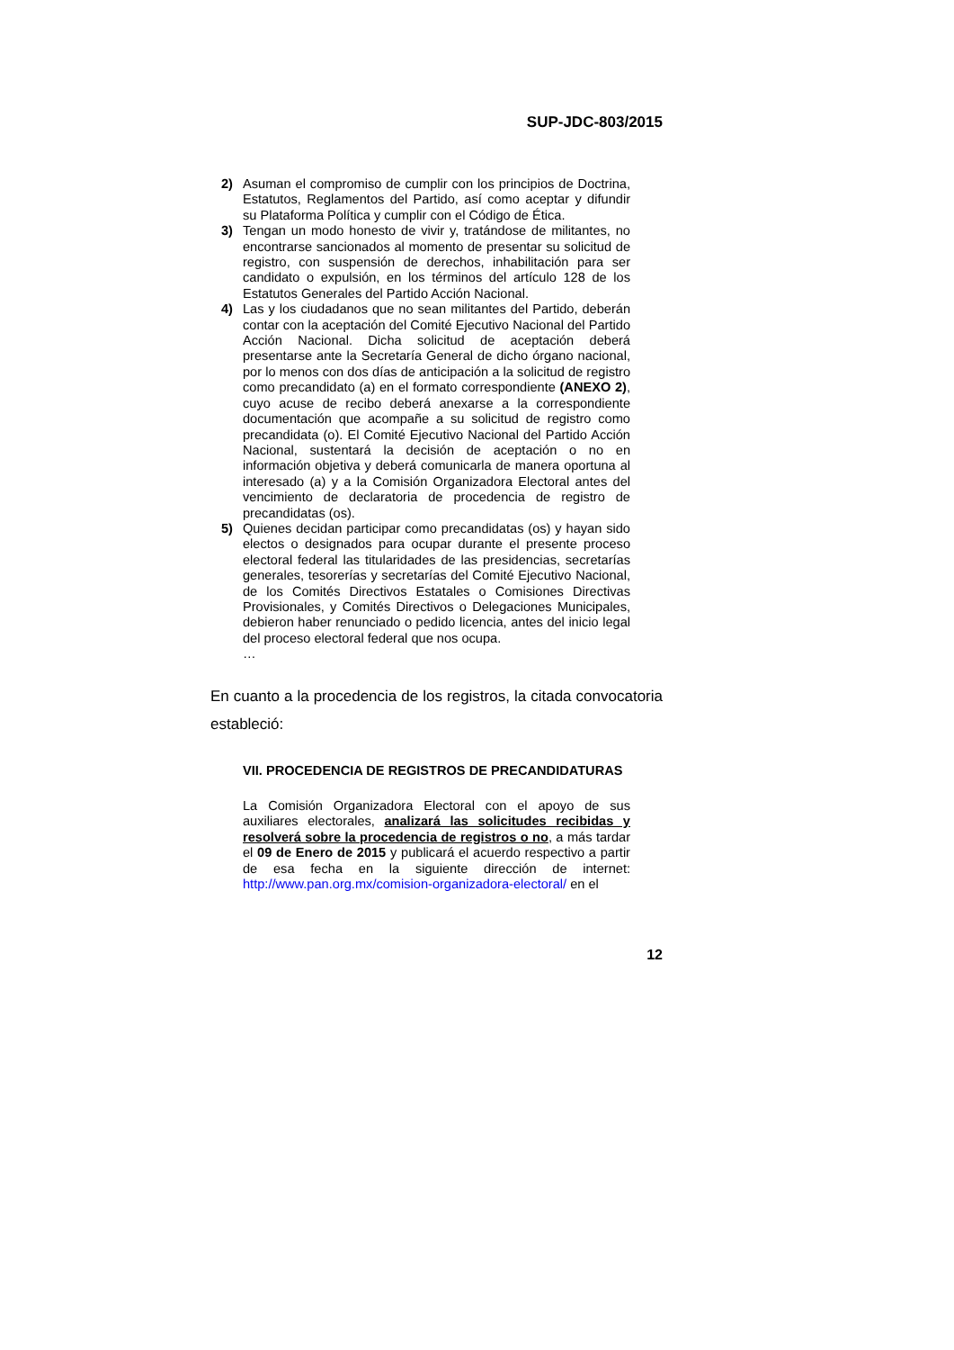SUP-JDC-803/2015
2) Asuman el compromiso de cumplir con los principios de Doctrina, Estatutos, Reglamentos del Partido, así como aceptar y difundir su Plataforma Política y cumplir con el Código de Ética.
3) Tengan un modo honesto de vivir y, tratándose de militantes, no encontrarse sancionados al momento de presentar su solicitud de registro, con suspensión de derechos, inhabilitación para ser candidato o expulsión, en los términos del artículo 128 de los Estatutos Generales del Partido Acción Nacional.
4) Las y los ciudadanos que no sean militantes del Partido, deberán contar con la aceptación del Comité Ejecutivo Nacional del Partido Acción Nacional. Dicha solicitud de aceptación deberá presentarse ante la Secretaría General de dicho órgano nacional, por lo menos con dos días de anticipación a la solicitud de registro como precandidato (a) en el formato correspondiente (ANEXO 2), cuyo acuse de recibo deberá anexarse a la correspondiente documentación que acompañe a su solicitud de registro como precandidata (o). El Comité Ejecutivo Nacional del Partido Acción Nacional, sustentará la decisión de aceptación o no en información objetiva y deberá comunicarla de manera oportuna al interesado (a) y a la Comisión Organizadora Electoral antes del vencimiento de declaratoria de procedencia de registro de precandidatas (os).
5) Quienes decidan participar como precandidatas (os) y hayan sido electos o designados para ocupar durante el presente proceso electoral federal las titularidades de las presidencias, secretarías generales, tesorerías y secretarías del Comité Ejecutivo Nacional, de los Comités Directivos Estatales o Comisiones Directivas Provisionales, y Comités Directivos o Delegaciones Municipales, debieron haber renunciado o pedido licencia, antes del inicio legal del proceso electoral federal que nos ocupa.
…
En cuanto a la procedencia de los registros, la citada convocatoria estableció:
VII. PROCEDENCIA DE REGISTROS DE PRECANDIDATURAS
La Comisión Organizadora Electoral con el apoyo de sus auxiliares electorales, analizará las solicitudes recibidas y resolverá sobre la procedencia de registros o no, a más tardar el 09 de Enero de 2015 y publicará el acuerdo respectivo a partir de esa fecha en la siguiente dirección de internet: http://www.pan.org.mx/comision-organizadora-electoral/ en el
12